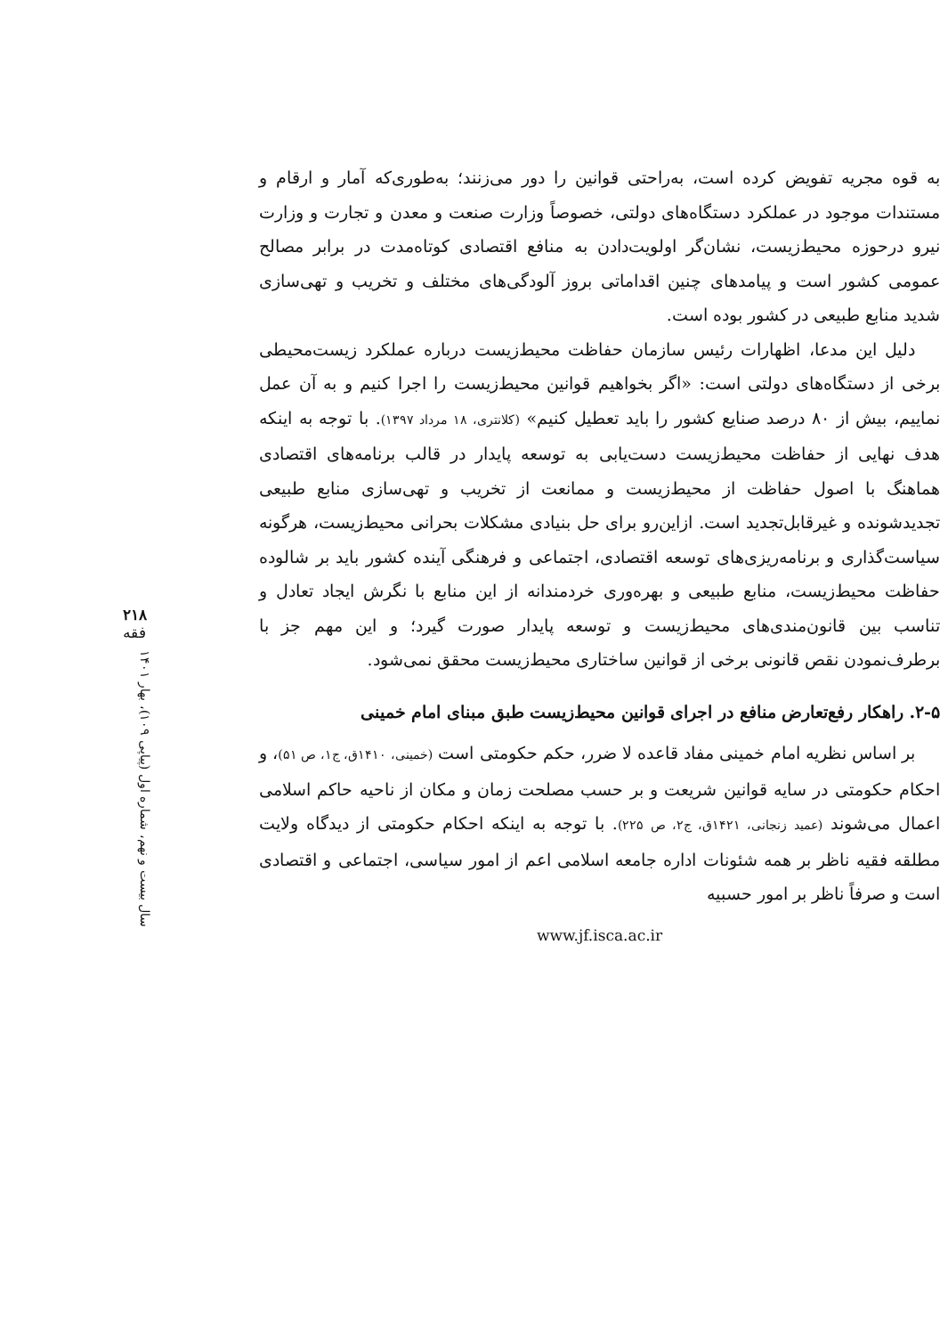به قوه مجریه تفویض کرده است، به‌راحتی قوانین را دور می‌زنند؛ به‌طوری‌که آمار و ارقام و مستندات موجود در عملکرد دستگاه‌های دولتی، خصوصاً وزارت صنعت و معدن و تجارت و وزارت نیرو درحوزه محیط‌زیست، نشان‌گر اولویت‌دادن به منافع اقتصادی کوتاه‌مدت در برابر مصالح عمومی کشور است و پیامدهای چنین اقداماتی بروز آلودگی‌های مختلف و تخریب و تهی‌سازی شدید منابع طبیعی در کشور بوده است.
دلیل این مدعا، اظهارات رئیس سازمان حفاظت محیط‌زیست درباره عملکرد زیست‌محیطی برخی از دستگاه‌های دولتی است: «اگر بخواهیم قوانین محیط‌زیست را اجرا کنیم و به آن عمل نماییم، بیش از ۸۰ درصد صنایع کشور را باید تعطیل کنیم» (کلانتری، ۱۸ مرداد ۱۳۹۷). با توجه به اینکه هدف نهایی از حفاظت محیط‌زیست دست‌یابی به توسعه پایدار در قالب برنامه‌های اقتصادی هماهنگ با اصول حفاظت از محیط‌زیست و ممانعت از تخریب و تهی‌سازی منابع طبیعی تجدیدشونده و غیرقابل‌تجدید است. ازاین‌رو برای حل بنیادی مشکلات بحرانی محیط‌زیست، هرگونه سیاست‌گذاری و برنامه‌ریزی‌های توسعه اقتصادی، اجتماعی و فرهنگی آینده کشور باید بر شالوده حفاظت محیط‌زیست، منابع طبیعی و بهره‌وری خردمندانه از این منابع با نگرش ایجاد تعادل و تناسب بین قانون‌مندی‌های محیط‌زیست و توسعه پایدار صورت گیرد؛ و این مهم جز با برطرف‌نمودن نقص قانونی برخی از قوانین ساختاری محیط‌زیست محقق نمی‌شود.
۲-۵. راهکار رفع‌تعارض منافع در اجرای قوانین محیط‌زیست طبق مبنای امام خمینی
بر اساس نظریه امام خمینی مفاد قاعده لا ضرر، حکم حکومتی است (خمینی، ۱۴۱۰ق، ج۱، ص ۵۱)، و احکام حکومتی در سایه قوانین شریعت و بر حسب مصلحت زمان و مکان از ناحیه حاکم اسلامی اعمال می‌شوند (عمید زنجانی، ۱۴۲۱ق، ج۲، ص ۲۲۵). با توجه به اینکه احکام حکومتی از دیدگاه ولایت مطلقه فقیه ناظر بر همه شئونات اداره جامعه اسلامی اعم از امور سیاسی، اجتماعی و اقتصادی است و صرفاً ناظر بر امور حسبیه
www.jf.isca.ac.ir
۲۱۸
فقه
سال بیست و نهم، شماره اول (پیاپی ۱۰۹)، بهار ۱۴۰۱